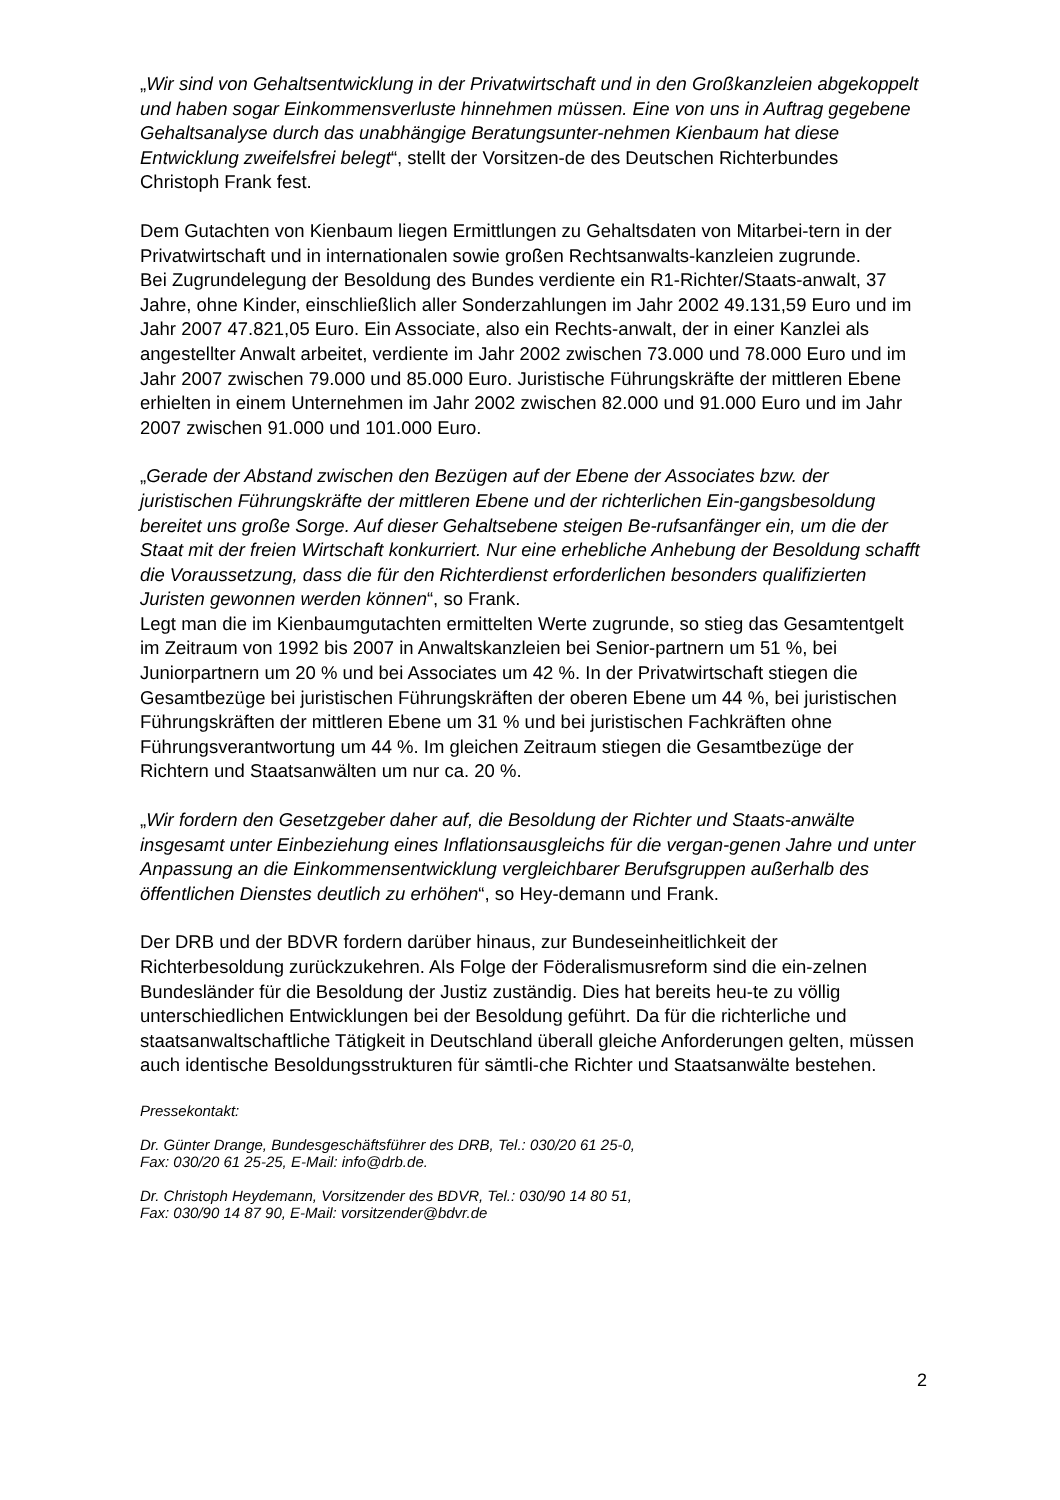„Wir sind von Gehaltsentwicklung in der Privatwirtschaft und in den Großkanzleien abgekoppelt und haben sogar Einkommensverluste hinnehmen müssen. Eine von uns in Auftrag gegebene Gehaltsanalyse durch das unabhängige Beratungsunter-nehmen Kienbaum hat diese Entwicklung zweifelsfrei belegt“, stellt der Vorsitzen-de des Deutschen Richterbundes Christoph Frank fest.
Dem Gutachten von Kienbaum liegen Ermittlungen zu Gehaltsdaten von Mitarbei-tern in der Privatwirtschaft und in internationalen sowie großen Rechtsanwalts-kanzleien zugrunde.
Bei Zugrundelegung der Besoldung des Bundes verdiente ein R1-Richter/Staats-anwalt, 37 Jahre, ohne Kinder, einschließlich aller Sonderzahlungen im Jahr 2002 49.131,59 Euro und im Jahr 2007 47.821,05 Euro. Ein Associate, also ein Rechts-anwalt, der in einer Kanzlei als angestellter Anwalt arbeitet, verdiente im Jahr 2002 zwischen 73.000 und 78.000 Euro und im Jahr 2007 zwischen 79.000 und 85.000 Euro. Juristische Führungskräfte der mittleren Ebene erhielten in einem Unternehmen im Jahr 2002 zwischen 82.000 und 91.000 Euro und im Jahr 2007 zwischen 91.000 und 101.000 Euro.
„Gerade der Abstand zwischen den Bezügen auf der Ebene der Associates bzw. der juristischen Führungskräfte der mittleren Ebene und der richterlichen Ein-gangsbesoldung bereitet uns große Sorge. Auf dieser Gehaltsebene steigen Be-rufsanfänger ein, um die der Staat mit der freien Wirtschaft konkurriert. Nur eine erhebliche Anhebung der Besoldung schafft die Voraussetzung, dass die für den Richterdienst erforderlichen besonders qualifizierten Juristen gewonnen werden können“, so Frank.
Legt man die im Kienbaumgutachten ermittelten Werte zugrunde, so stieg das Gesamtentgelt im Zeitraum von 1992 bis 2007 in Anwaltskanzleien bei Senior-partnern um 51 %, bei Juniorpartnern um 20 % und bei Associates um 42 %. In der Privatwirtschaft stiegen die Gesamtbezüge bei juristischen Führungskräften der oberen Ebene um 44 %, bei juristischen Führungskräften der mittleren Ebene um 31 % und bei juristischen Fachkräften ohne Führungsverantwortung um 44 %. Im gleichen Zeitraum stiegen die Gesamtbezüge der Richtern und Staatsanwälten um nur ca. 20 %.
„Wir fordern den Gesetzgeber daher auf, die Besoldung der Richter und Staats-anwälte insgesamt unter Einbeziehung eines Inflationsausgleichs für die vergan-genen Jahre und unter Anpassung an die Einkommensentwicklung vergleichbarer Berufsgruppen außerhalb des öffentlichen Dienstes deutlich zu erhöhen“, so Hey-demann und Frank.
Der DRB und der BDVR fordern darüber hinaus, zur Bundeseinheitlichkeit der Richterbesoldung zurückzukehren. Als Folge der Föderalismusreform sind die ein-zelnen Bundesländer für die Besoldung der Justiz zuständig. Dies hat bereits heu-te zu völlig unterschiedlichen Entwicklungen bei der Besoldung geführt. Da für die richterliche und staatsanwaltschaftliche Tätigkeit in Deutschland überall gleiche Anforderungen gelten, müssen auch identische Besoldungsstrukturen für sämtli-che Richter und Staatsanwälte bestehen.
Pressekontakt:
Dr. Günter Drange, Bundesgeschäftsführer des DRB, Tel.: 030/20 61 25-0,
Fax: 030/20 61 25-25, E-Mail: info@drb.de.
Dr. Christoph Heydemann, Vorsitzender des BDVR, Tel.: 030/90 14 80 51,
Fax: 030/90 14 87 90, E-Mail: vorsitzender@bdvr.de
2